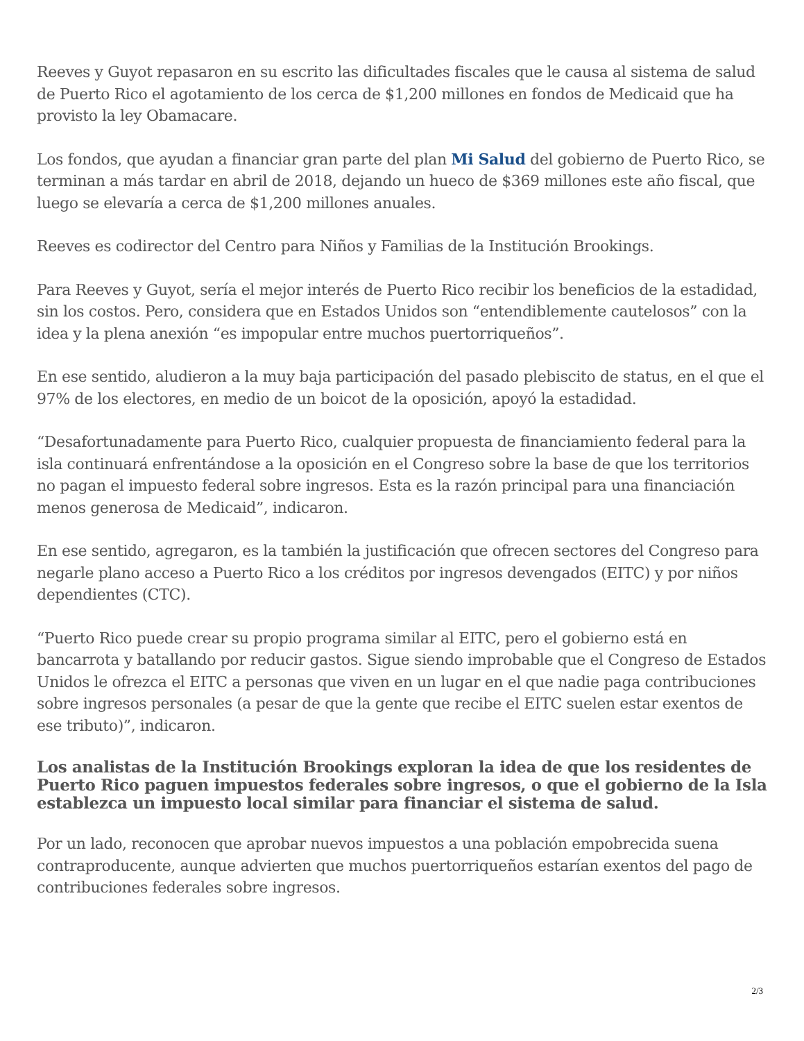Reeves y Guyot repasaron en su escrito las dificultades fiscales que le causa al sistema de salud de Puerto Rico el agotamiento de los cerca de $1,200 millones en fondos de Medicaid que ha provisto la ley Obamacare.
Los fondos, que ayudan a financiar gran parte del plan Mi Salud del gobierno de Puerto Rico, se terminan a más tardar en abril de 2018, dejando un hueco de $369 millones este año fiscal, que luego se elevaría a cerca de $1,200 millones anuales.
Reeves es codirector del Centro para Niños y Familias de la Institución Brookings.
Para Reeves y Guyot, sería el mejor interés de Puerto Rico recibir los beneficios de la estadidad, sin los costos. Pero, considera que en Estados Unidos son “entendiblemente cautelosos” con la idea y la plena anexión “es impopular entre muchos puertorriqueños”.
En ese sentido, aludieron a la muy baja participación del pasado plebiscito de status, en el que el 97% de los electores, en medio de un boicot de la oposición, apoyó la estadidad.
“Desafortunadamente para Puerto Rico, cualquier propuesta de financiamiento federal para la isla continuará enfrentándose a la oposición en el Congreso sobre la base de que los territorios no pagan el impuesto federal sobre ingresos. Esta es la razón principal para una financiación menos generosa de Medicaid”, indicaron.
En ese sentido, agregaron, es la también la justificación que ofrecen sectores del Congreso para negarle plano acceso a Puerto Rico a los créditos por ingresos devengados (EITC) y por niños dependientes (CTC).
“Puerto Rico puede crear su propio programa similar al EITC, pero el gobierno está en bancarrota y batallando por reducir gastos. Sigue siendo improbable que el Congreso de Estados Unidos le ofrezca el EITC a personas que viven en un lugar en el que nadie paga contribuciones sobre ingresos personales (a pesar de que la gente que recibe el EITC suelen estar exentos de ese tributo)”, indicaron.
Los analistas de la Institución Brookings exploran la idea de que los residentes de Puerto Rico paguen impuestos federales sobre ingresos, o que el gobierno de la Isla establezca un impuesto local similar para financiar el sistema de salud.
Por un lado, reconocen que aprobar nuevos impuestos a una población empobrecida suena contraproducente, aunque advierten que muchos puertorriqueños estarían exentos del pago de contribuciones federales sobre ingresos.
2/3